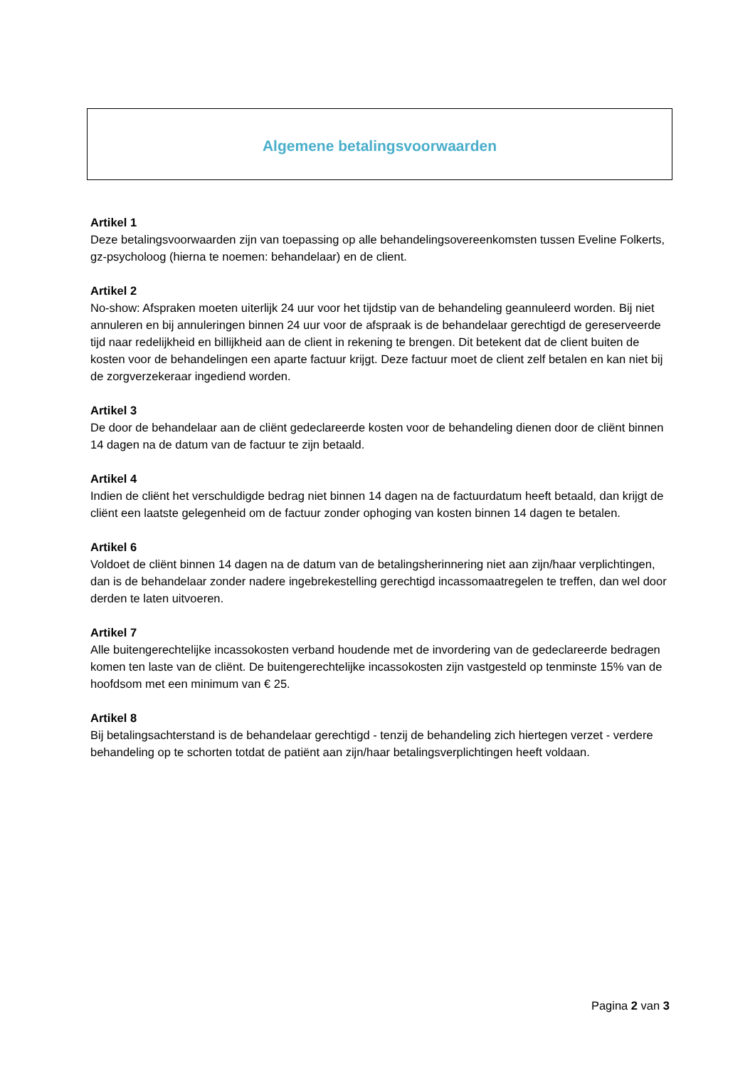Algemene betalingsvoorwaarden
Artikel 1
Deze betalingsvoorwaarden zijn van toepassing op alle behandelingsovereenkomsten tussen Eveline Folkerts, gz-psycholoog (hierna te noemen: behandelaar) en de client.
Artikel 2
No-show: Afspraken moeten uiterlijk 24 uur voor het tijdstip van de behandeling geannuleerd worden. Bij niet annuleren en bij annuleringen binnen 24 uur voor de afspraak is de behandelaar gerechtigd de gereserveerde tijd naar redelijkheid en billijkheid aan de client in rekening te brengen. Dit betekent dat de client buiten de kosten voor de behandelingen een aparte factuur krijgt. Deze factuur moet de client zelf betalen en kan niet bij de zorgverzekeraar ingediend worden.
Artikel 3
De door de behandelaar aan de cliënt gedeclareerde kosten voor de behandeling dienen door de cliënt binnen 14 dagen na de datum van de factuur te zijn betaald.
Artikel 4
Indien de cliënt het verschuldigde bedrag niet binnen 14 dagen na de factuurdatum heeft betaald, dan krijgt de cliënt een laatste gelegenheid om de factuur zonder ophoging van kosten binnen 14 dagen te betalen.
Artikel 6
Voldoet de cliënt binnen 14 dagen na de datum van de betalingsherinnering niet aan zijn/haar verplichtingen, dan is de behandelaar zonder nadere ingebrekestelling gerechtigd incassomaatregelen te treffen, dan wel door derden te laten uitvoeren.
Artikel 7
Alle buitengerechtelijke incassokosten verband houdende met de invordering van de gedeclareerde bedragen komen ten laste van de cliënt. De buitengerechtelijke incassokosten zijn vastgesteld op tenminste 15% van de hoofdsom met een minimum van € 25.
Artikel 8
Bij betalingsachterstand is de behandelaar gerechtigd - tenzij de behandeling zich hiertegen verzet - verdere behandeling op te schorten totdat de patiënt aan zijn/haar betalingsverplichtingen heeft voldaan.
Pagina 2 van 3